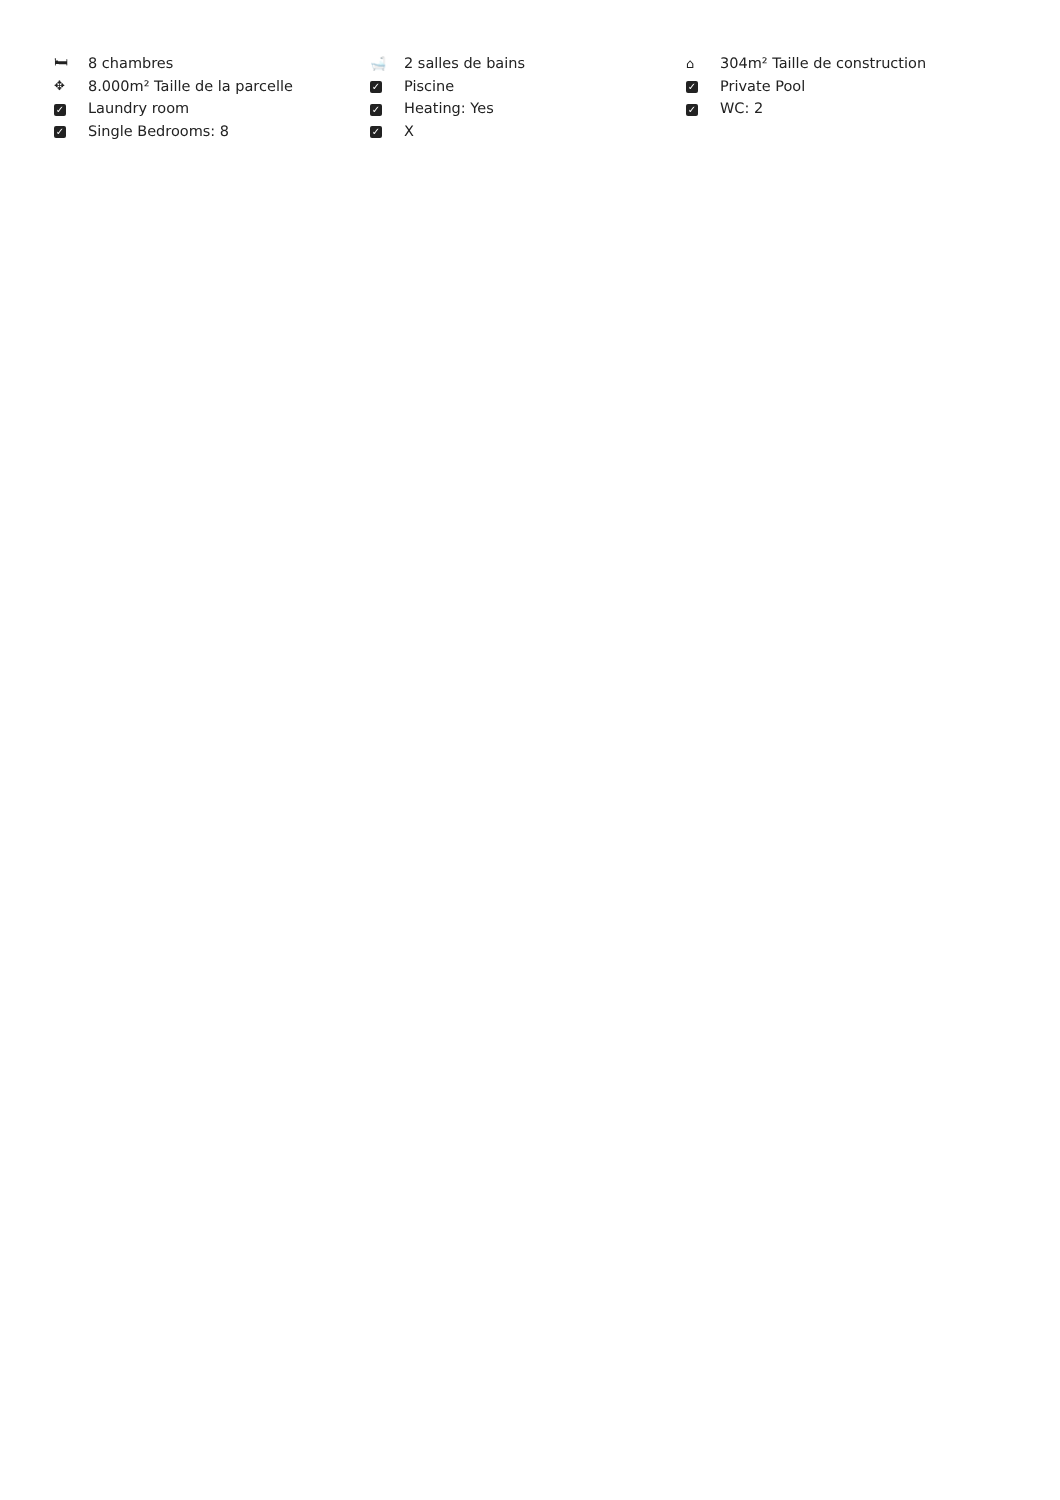🛏 8 chambres
✥ 8.000m² Taille de la parcelle
✓ Laundry room
✓ Single Bedrooms: 8
🛁 2 salles de bains
✓ Piscine
✓ Heating: Yes
✓ X
⌂ 304m² Taille de construction
✓ Private Pool
✓ WC: 2